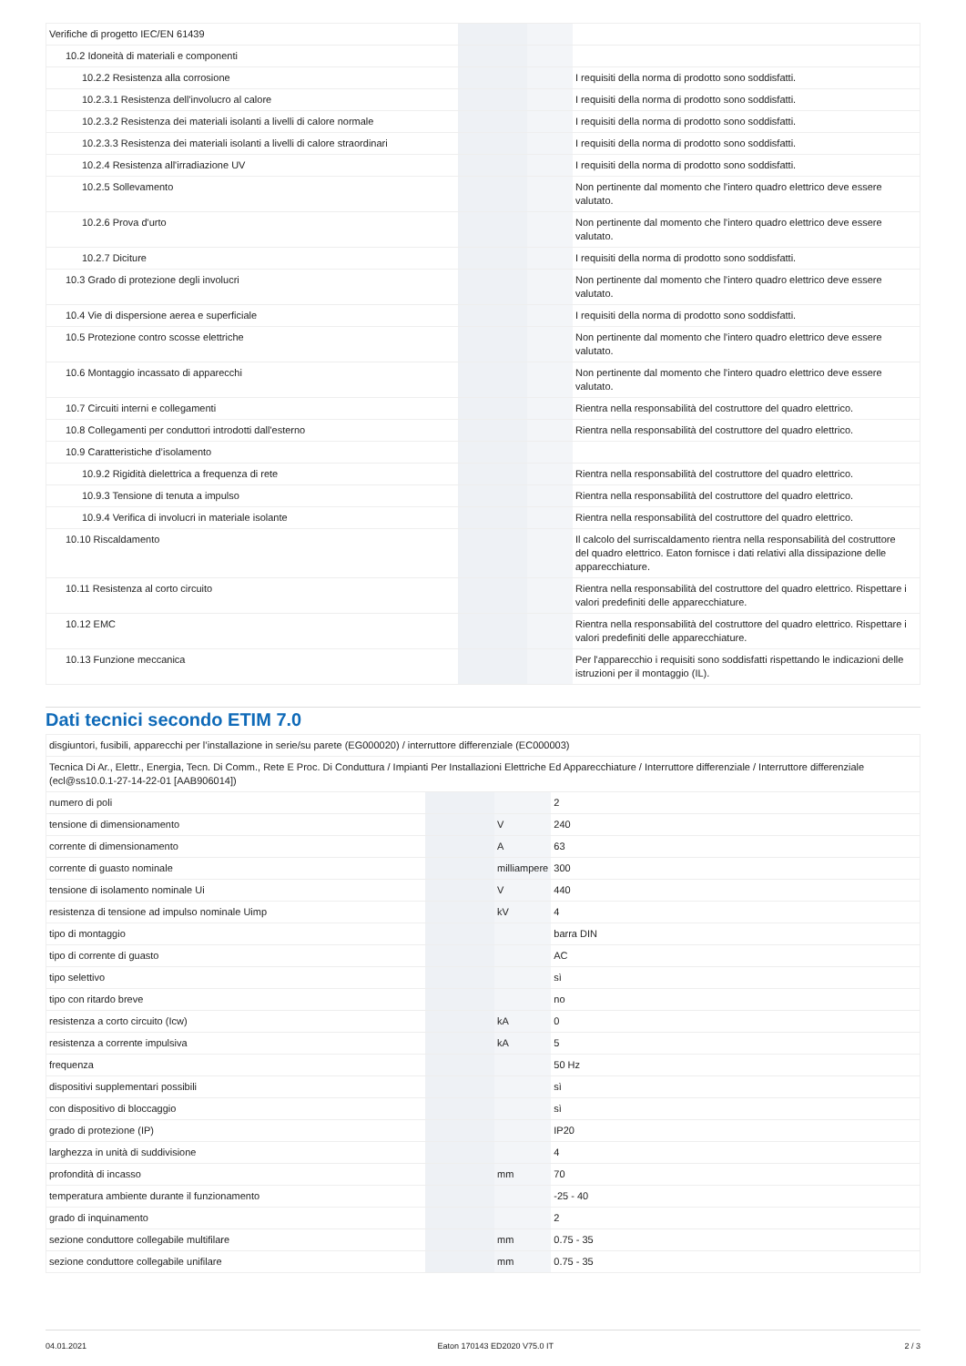| Verifiche di progetto IEC/EN 61439 | | | |
| 10.2 Idoneità di materiali e componenti | | | |
| 10.2.2 Resistenza alla corrosione | | | I requisiti della norma di prodotto sono soddisfatti. |
| 10.2.3.1 Resistenza dell'involucro al calore | | | I requisiti della norma di prodotto sono soddisfatti. |
| 10.2.3.2 Resistenza dei materiali isolanti a livelli di calore normale | | | I requisiti della norma di prodotto sono soddisfatti. |
| 10.2.3.3 Resistenza dei materiali isolanti a livelli di calore straordinari | | | I requisiti della norma di prodotto sono soddisfatti. |
| 10.2.4 Resistenza all'irradiazione UV | | | I requisiti della norma di prodotto sono soddisfatti. |
| 10.2.5 Sollevamento | | | Non pertinente dal momento che l'intero quadro elettrico deve essere valutato. |
| 10.2.6 Prova d'urto | | | Non pertinente dal momento che l'intero quadro elettrico deve essere valutato. |
| 10.2.7 Diciture | | | I requisiti della norma di prodotto sono soddisfatti. |
| 10.3 Grado di protezione degli involucri | | | Non pertinente dal momento che l'intero quadro elettrico deve essere valutato. |
| 10.4 Vie di dispersione aerea e superficiale | | | I requisiti della norma di prodotto sono soddisfatti. |
| 10.5 Protezione contro scosse elettriche | | | Non pertinente dal momento che l'intero quadro elettrico deve essere valutato. |
| 10.6 Montaggio incassato di apparecchi | | | Non pertinente dal momento che l'intero quadro elettrico deve essere valutato. |
| 10.7 Circuiti interni e collegamenti | | | Rientra nella responsabilità del costruttore del quadro elettrico. |
| 10.8 Collegamenti per conduttori introdotti dall'esterno | | | Rientra nella responsabilità del costruttore del quadro elettrico. |
| 10.9 Caratteristiche d’isolamento | | | |
| 10.9.2 Rigidità dielettrica a frequenza di rete | | | Rientra nella responsabilità del costruttore del quadro elettrico. |
| 10.9.3 Tensione di tenuta a impulso | | | Rientra nella responsabilità del costruttore del quadro elettrico. |
| 10.9.4 Verifica di involucri in materiale isolante | | | Rientra nella responsabilità del costruttore del quadro elettrico. |
| 10.10 Riscaldamento | | | Il calcolo del surriscaldamento rientra nella responsabilità del costruttore del quadro elettrico. Eaton fornisce i dati relativi alla dissipazione delle apparecchiature. |
| 10.11 Resistenza al corto circuito | | | Rientra nella responsabilità del costruttore del quadro elettrico. Rispettare i valori predefiniti delle apparecchiature. |
| 10.12 EMC | | | Rientra nella responsabilità del costruttore del quadro elettrico. Rispettare i valori predefiniti delle apparecchiature. |
| 10.13 Funzione meccanica | | | Per l'apparecchio i requisiti sono soddisfatti rispettando le indicazioni delle istruzioni per il montaggio (IL). |
Dati tecnici secondo ETIM 7.0
| disgiuntori, fusibili, apparecchi per l’installazione in serie/su parete (EG000020) / interruttore differenziale (EC000003) | | | |
| Tecnica Di Ar., Elettr., Energia, Tecn. Di Comm., Rete E Proc. Di Conduttura / Impianti Per Installazioni Elettriche Ed Apparecchiature / Interruttore differenziale / Interruttore differenziale (ecl@ss10.0.1-27-14-22-01 [AAB906014]) | | | |
| numero di poli | | | 2 |
| tensione di dimensionamento | | V | 240 |
| corrente di dimensionamento | | A | 63 |
| corrente di guasto nominale | | milliampere | 300 |
| tensione di isolamento nominale Ui | | V | 440 |
| resistenza di tensione ad impulso nominale Uimp | | kV | 4 |
| tipo di montaggio | | | barra DIN |
| tipo di corrente di guasto | | | AC |
| tipo selettivo | | | sì |
| tipo con ritardo breve | | | no |
| resistenza a corto circuito (Icw) | | kA | 0 |
| resistenza a corrente impulsiva | | kA | 5 |
| frequenza | | | 50 Hz |
| dispositivi supplementari possibili | | | sì |
| con dispositivo di bloccaggio | | | sì |
| grado di protezione (IP) | | | IP20 |
| larghezza in unità di suddivisione | | | 4 |
| profondità di incasso | | mm | 70 |
| temperatura ambiente durante il funzionamento | | | -25 - 40 |
| grado di inquinamento | | | 2 |
| sezione conduttore collegabile multifilare | | mm | 0.75 - 35 |
| sezione conduttore collegabile unifilare | | mm | 0.75 - 35 |
04.01.2021 Eaton 170143 ED2020 V75.0 IT 2 / 3